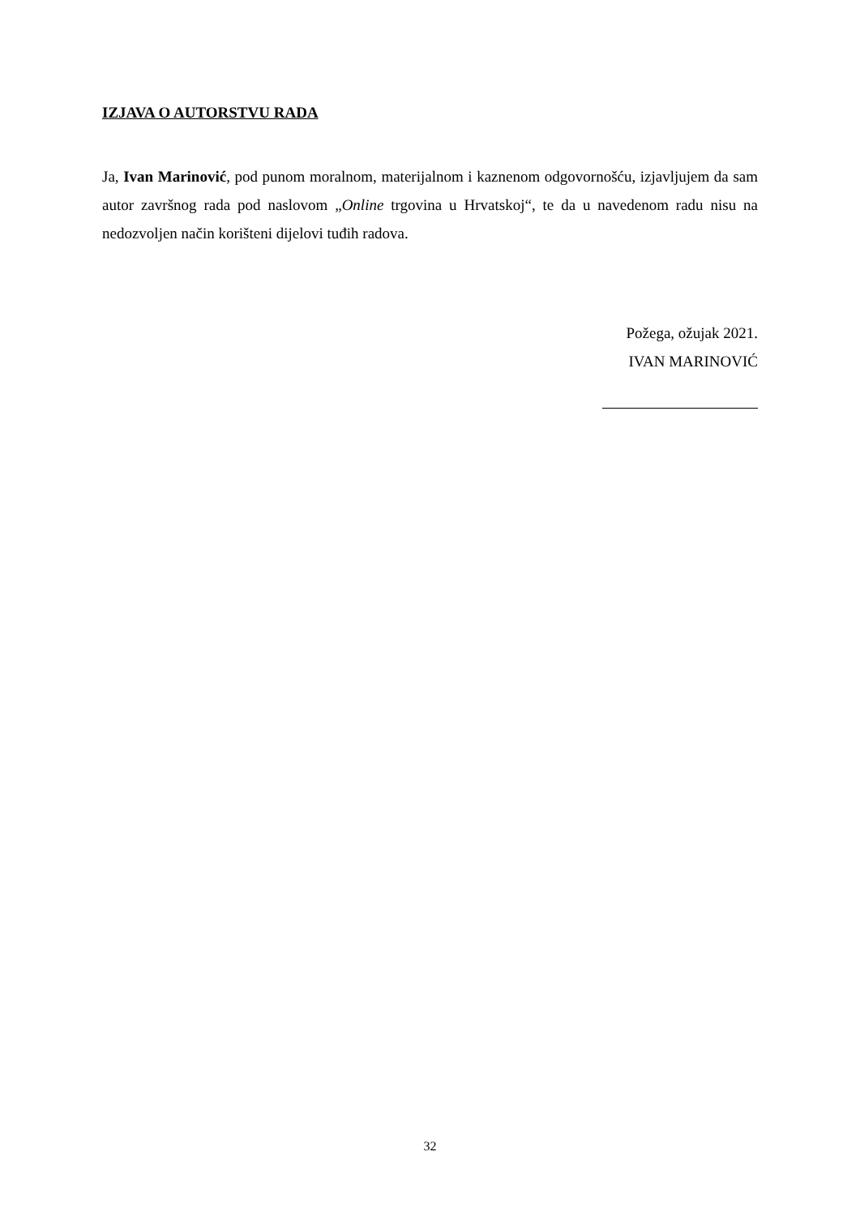IZJAVA O AUTORSTVU RADA
Ja, Ivan Marinović, pod punom moralnom, materijalnom i kaznenom odgovornošću, izjavljujem da sam autor završnog rada pod naslovom „Online trgovina u Hrvatskoj“, te da u navedenom radu nisu na nedozvoljen način korišteni dijelovi tuđih radova.
Požega, ožujak 2021.
IVAN MARINOVIĆ
32